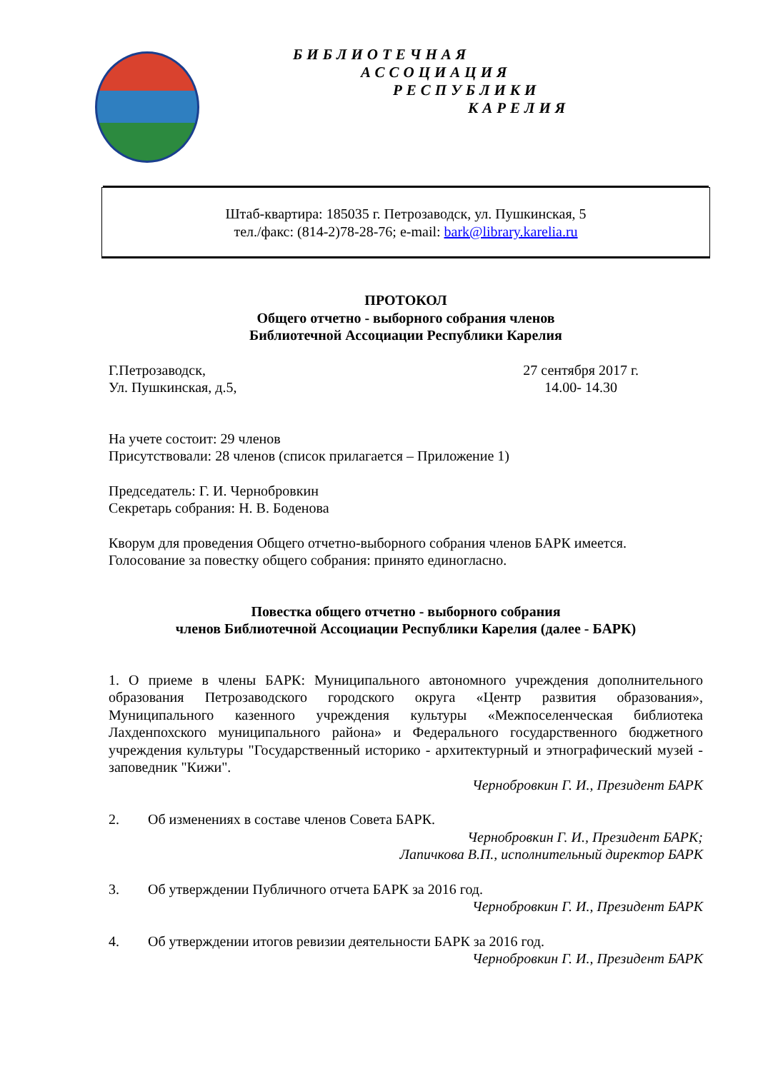БИБЛИОТЕЧНАЯ
АССОЦИАЦИЯ
РЕСПУБЛИКИ
КАРЕЛИЯ
Штаб-квартира: 185035 г. Петрозаводск, ул. Пушкинская, 5
тел./факс: (814-2)78-28-76; e-mail: bark@library.karelia.ru
ПРОТОКОЛ
Общего отчетно - выборного собрания членов
Библиотечной Ассоциации Республики Карелия
Г.Петрозаводск,
Ул. Пушкинская, д.5, 27 сентября 2017 г.
14.00- 14.30
На учете состоит: 29 членов
Присутствовали: 28 членов (список прилагается – Приложение 1)
Председатель: Г. И. Чернобровкин
Секретарь собрания: Н. В. Боденова
Кворум для проведения Общего отчетно-выборного собрания членов БАРК имеется.
Голосование за повестку общего собрания: принято единогласно.
Повестка общего отчетно - выборного собрания
членов Библиотечной Ассоциации Республики Карелия (далее - БАРК)
1. О приеме в члены БАРК: Муниципального автономного учреждения дополнительного образования Петрозаводского городского округа «Центр развития образования», Муниципального казенного учреждения культуры «Межпоселенческая библиотека Лахденпохского муниципального района» и Федерального государственного бюджетного учреждения культуры "Государственный историко - архитектурный и этнографический музей - заповедник "Кижи".
Чернобровкин Г. И., Президент БАРК
2. Об изменениях в составе членов Совета БАРК.
Чернобровкин Г. И., Президент БАРК;
Лапичкова В.П., исполнительный директор БАРК
3. Об утверждении Публичного отчета БАРК за 2016 год.
Чернобровкин Г. И., Президент БАРК
4. Об утверждении итогов ревизии деятельности БАРК за 2016 год.
Чернобровкин Г. И., Президент БАРК